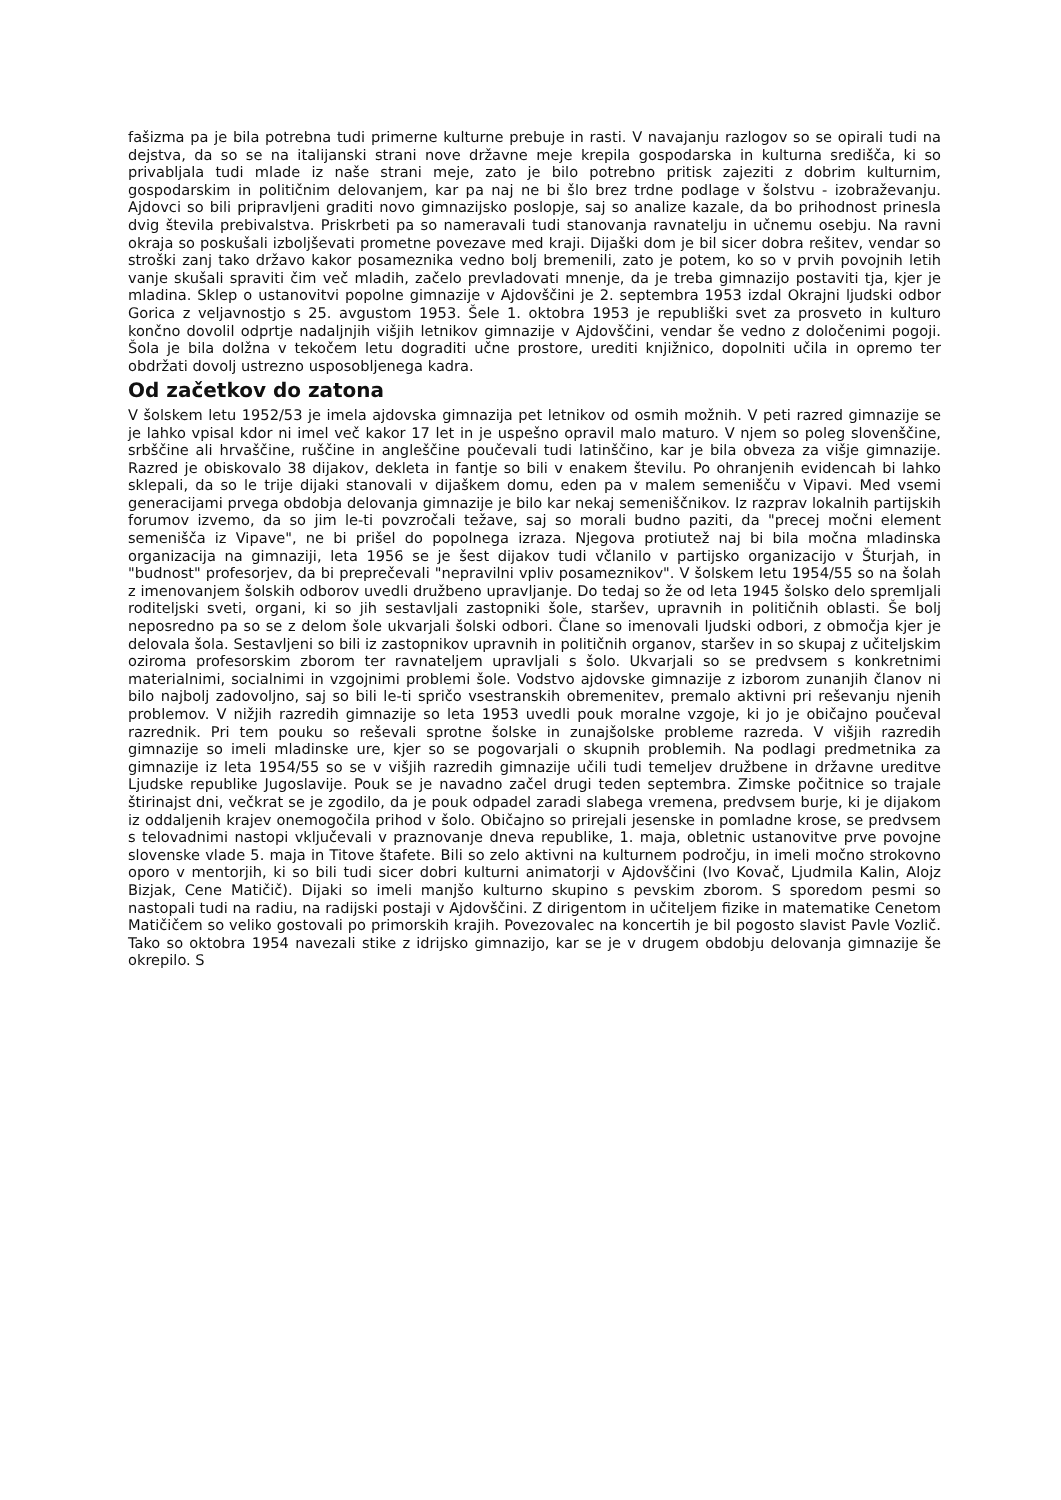fašizma pa je bila potrebna tudi primerne kulturne prebuje in rasti. V navajanju razlogov so se opirali tudi na dejstva, da so se na italijanski strani nove državne meje krepila gospodarska in kulturna središča, ki so privabljala tudi mlade iz naše strani meje, zato je bilo potrebno pritisk zajeziti z dobrim kulturnim, gospodarskim in političnim delovanjem, kar pa naj ne bi šlo brez trdne podlage v šolstvu - izobraževanju. Ajdovci so bili pripravljeni graditi novo gimnazijsko poslopje, saj so analize kazale, da bo prihodnost prinesla dvig števila prebivalstva. Priskrbeti pa so nameravali tudi stanovanja ravnatelju in učnemu osebju. Na ravni okraja so poskušali izboljševati prometne povezave med kraji. Dijaški dom je bil sicer dobra rešitev, vendar so stroški zanj tako državo kakor posameznika vedno bolj bremenili, zato je potem, ko so v prvih povojnih letih vanje skušali spraviti čim več mladih, začelo prevladovati mnenje, da je treba gimnazijo postaviti tja, kjer je mladina. Sklep o ustanovitvi popolne gimnazije v Ajdovščini je 2. septembra 1953 izdal Okrajni ljudski odbor Gorica z veljavnostjo s 25. avgustom 1953. Šele 1. oktobra 1953 je republiški svet za prosveto in kulturo končno dovolil odprtje nadaljnjih višjih letnikov gimnazije v Ajdovščini, vendar še vedno z določenimi pogoji. Šola je bila dolžna v tekočem letu dograditi učne prostore, urediti knjižnico, dopolniti učila in opremo ter obdržati dovolj ustrezno usposobljenega kadra.
Od začetkov do zatona
V šolskem letu 1952/53 je imela ajdovska gimnazija pet letnikov od osmih možnih. V peti razred gimnazije se je lahko vpisal kdor ni imel več kakor 17 let in je uspešno opravil malo maturo. V njem so poleg slovenščine, srbščine ali hrvaščine, ruščine in angleščine poučevali tudi latinščino, kar je bila obveza za višje gimnazije. Razred je obiskovalo 38 dijakov, dekleta in fantje so bili v enakem številu. Po ohranjenih evidencah bi lahko sklepali, da so le trije dijaki stanovali v dijaškem domu, eden pa v malem semenišču v Vipavi. Med vsemi generacijami prvega obdobja delovanja gimnazije je bilo kar nekaj semeniščnikov. Iz razprav lokalnih partijskih forumov izvemo, da so jim le-ti povzročali težave, saj so morali budno paziti, da "precej močni element semenišča iz Vipave", ne bi prišel do popolnega izraza. Njegova protiutež naj bi bila močna mladinska organizacija na gimnaziji, leta 1956 se je šest dijakov tudi včlanilo v partijsko organizacijo v Šturjah, in "budnost" profesorjev, da bi preprečevali "nepravilni vpliv posameznikov". V šolskem letu 1954/55 so na šolah z imenovanjem šolskih odborov uvedli družbeno upravljanje. Do tedaj so že od leta 1945 šolsko delo spremljali roditeljski sveti, organi, ki so jih sestavljali zastopniki šole, staršev, upravnih in političnih oblasti. Še bolj neposredno pa so se z delom šole ukvarjali šolski odbori. Člane so imenovali ljudski odbori, z območja kjer je delovala šola. Sestavljeni so bili iz zastopnikov upravnih in političnih organov, staršev in so skupaj z učiteljskim oziroma profesorskim zborom ter ravnateljem upravljali s šolo. Ukvarjali so se predvsem s konkretnimi materialnimi, socialnimi in vzgojnimi problemi šole. Vodstvo ajdovske gimnazije z izborom zunanjih članov ni bilo najbolj zadovoljno, saj so bili le-ti spričo vsestranskih obremenitev, premalo aktivni pri reševanju njenih problemov. V nižjih razredih gimnazije so leta 1953 uvedli pouk moralne vzgoje, ki jo je običajno poučeval razrednik. Pri tem pouku so reševali sprotne šolske in zunajšolske probleme razreda. V višjih razredih gimnazije so imeli mladinske ure, kjer so se pogovarjali o skupnih problemih. Na podlagi predmetnika za gimnazije iz leta 1954/55 so se v višjih razredih gimnazije učili tudi temeljev družbene in državne ureditve Ljudske republike Jugoslavije. Pouk se je navadno začel drugi teden septembra. Zimske počitnice so trajale štirinajst dni, večkrat se je zgodilo, da je pouk odpadel zaradi slabega vremena, predvsem burje, ki je dijakom iz oddaljenih krajev onemogočila prihod v šolo. Običajno so prirejali jesenske in pomladne krose, se predvsem s telovadnimi nastopi vključevali v praznovanje dneva republike, 1. maja, obletnic ustanovitve prve povojne slovenske vlade 5. maja in Titove štafete. Bili so zelo aktivni na kulturnem področju, in imeli močno strokovno oporo v mentorjih, ki so bili tudi sicer dobri kulturni animatorji v Ajdovščini (Ivo Kovač, Ljudmila Kalin, Alojz Bizjak, Cene Matičič). Dijaki so imeli manjšo kulturno skupino s pevskim zborom. S sporedom pesmi so nastopali tudi na radiu, na radijski postaji v Ajdovščini. Z dirigentom in učiteljem fizike in matematike Cenetom Matičičem so veliko gostovali po primorskih krajih. Povezovalec na koncertih je bil pogosto slavist Pavle Vozlič. Tako so oktobra 1954 navezali stike z idrijsko gimnazijo, kar se je v drugem obdobju delovanja gimnazije še okrepilo. S